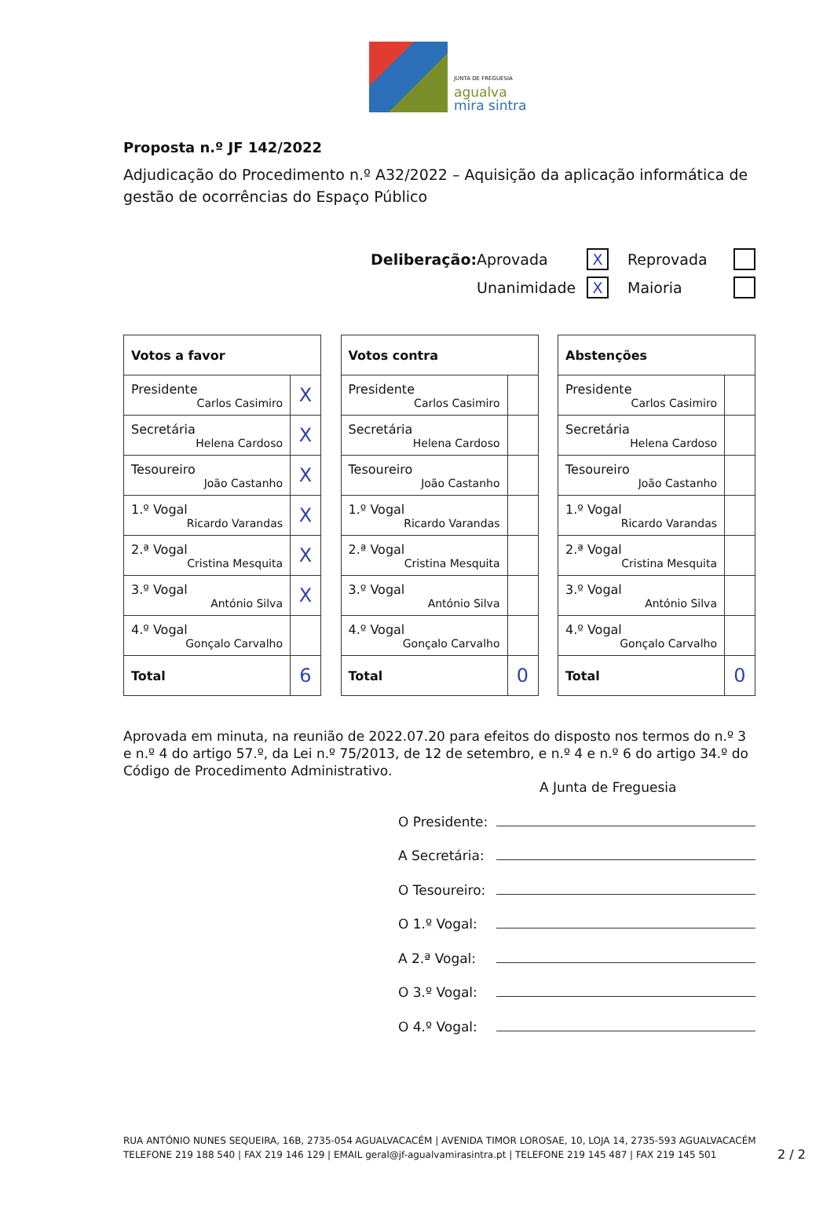JUNTA DE FREGUESIA
agualva
mira sintra
Proposta n.º JF 142/2022
Adjudicação do Procedimento n.º A32/2022 – Aquisição da aplicação informática de gestão de ocorrências do Espaço Público
Deliberação: Aprovada X Reprovada
Unanimidade X Maioria
| Votos a favor | |
| --- | --- |
| Presidente Carlos Casimiro | X |
| Secretária Helena Cardoso | X |
| Tesoureiro João Castanho | X |
| 1.º Vogal Ricardo Varandas | X |
| 2.ª Vogal Cristina Mesquita | X |
| 3.º Vogal António Silva | X |
| 4.º Vogal Gonçalo Carvalho | |
| Total | 6 |
| Votos contra | |
| --- | --- |
| Presidente Carlos Casimiro | |
| Secretária Helena Cardoso | |
| Tesoureiro João Castanho | |
| 1.º Vogal Ricardo Varandas | |
| 2.ª Vogal Cristina Mesquita | |
| 3.º Vogal António Silva | |
| 4.º Vogal Gonçalo Carvalho | |
| Total | 0 |
| Abstenções | |
| --- | --- |
| Presidente Carlos Casimiro | |
| Secretária Helena Cardoso | |
| Tesoureiro João Castanho | |
| 1.º Vogal Ricardo Varandas | |
| 2.ª Vogal Cristina Mesquita | |
| 3.º Vogal António Silva | |
| 4.º Vogal Gonçalo Carvalho | |
| Total | 0 |
Aprovada em minuta, na reunião de 2022.07.20 para efeitos do disposto nos termos do n.º 3 e n.º 4 do artigo 57.º, da Lei n.º 75/2013, de 12 de setembro, e n.º 4 e n.º 6 do artigo 34.º do Código de Procedimento Administrativo.
A Junta de Freguesia
O Presidente:
A Secretária:
O Tesoureiro:
O 1.º Vogal:
A 2.ª Vogal:
O 3.º Vogal:
O 4.º Vogal:
RUA ANTÓNIO NUNES SEQUEIRA, 16B, 2735-054 AGUALVACACÉM | AVENIDA TIMOR LOROSAE, 10, LOJA 14, 2735-593 AGUALVACACÉM
TELEFONE 219 188 540 | FAX 219 146 129 | EMAIL geral@jf-agualvamirasintra.pt | TELEFONE 219 145 487 | FAX 219 145 501
2 / 2